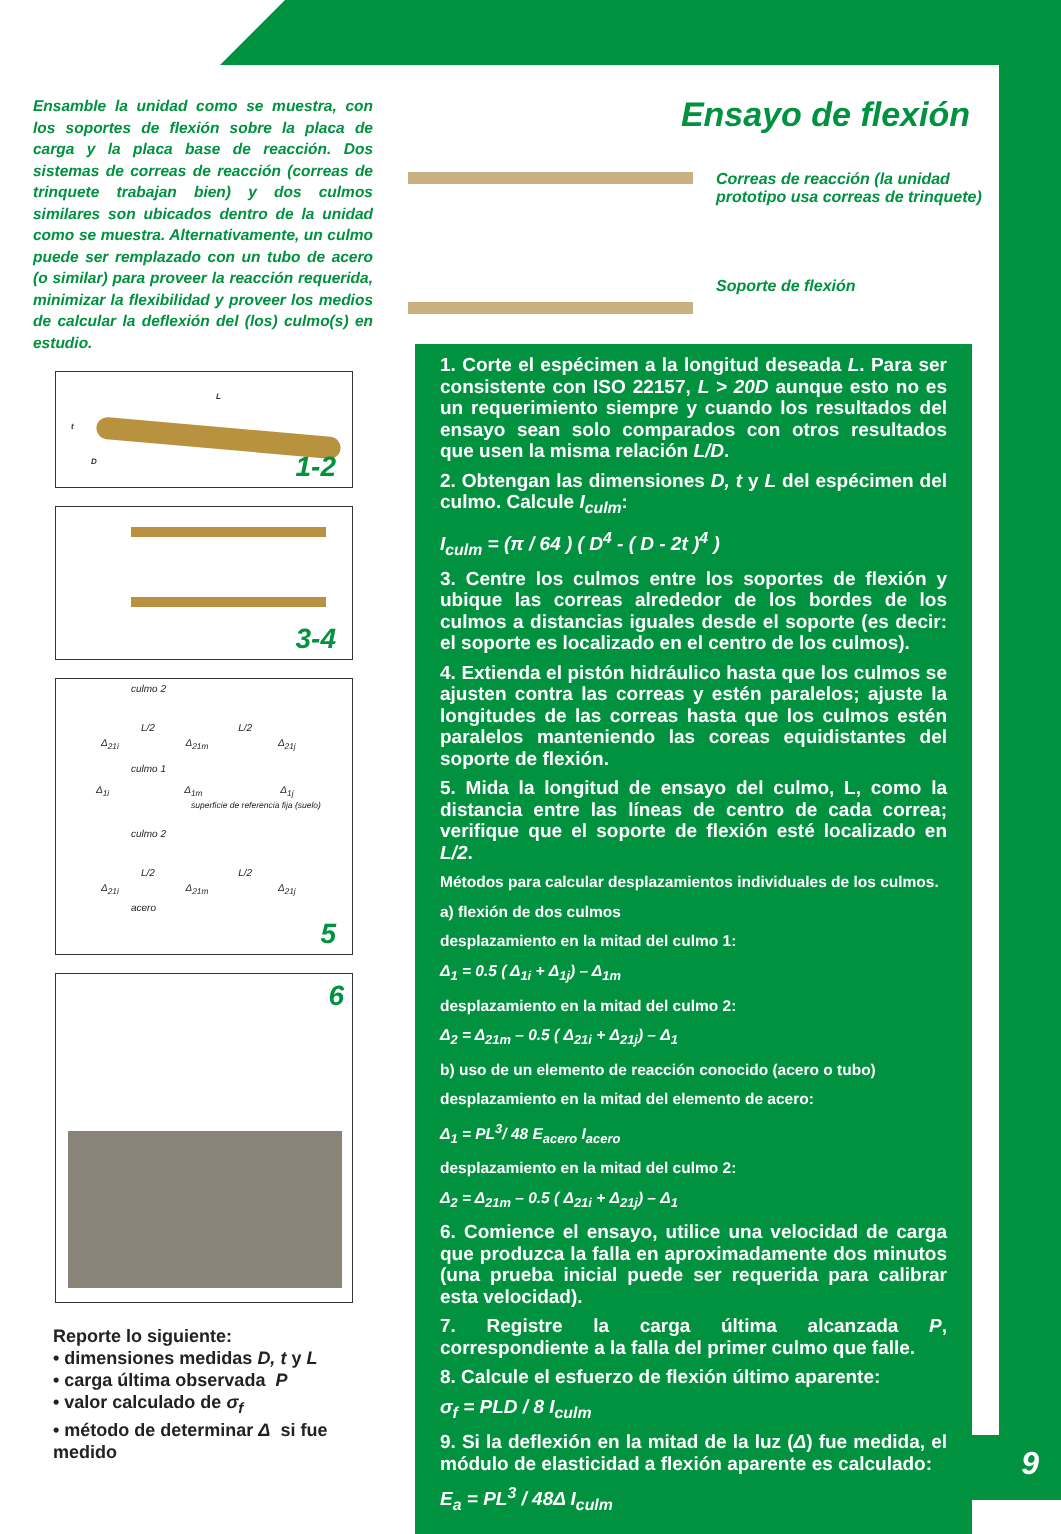Ensamble la unidad como se muestra, con los soportes de flexión sobre la placa de carga y la placa base de reacción. Dos sistemas de correas de reacción (correas de trinquete trabajan bien) y dos culmos similares son ubicados dentro de la unidad como se muestra. Alternativamente, un culmo puede ser remplazado con un tubo de acero (o similar) para proveer la reacción requerida, minimizar la flexibilidad y proveer los medios de calcular la deflexión del (los) culmo(s) en estudio.
L
t
D 1-2
3-4
culmo 2
L/2 L/2
Δ<sub>21i</sub> Δ<sub>21m</sub> Δ<sub>21j</sub>
culmo 1
Δ<sub>1i</sub> Δ<sub>1m</sub> Δ<sub>1j</sub>
superficie de referencia fija (suelo)
culmo 2
L/2 L/2
Δ<sub>21i</sub> Δ<sub>21m</sub> Δ<sub>21j</sub>
acero
5
6
Reporte lo siguiente:
• dimensiones medidas D, t y L
• carga última observada P
• valor calculado de σ<sub>f</sub>
• método de determinar Δ si fue medido
Ensayo de flexión
Correas de reacción (la unidad
prototipo usa correas de trinquete)
Soporte de flexión
1. Corte el espécimen a la longitud deseada L. Para ser consistente con ISO 22157, L > 20D aunque esto no es un requerimiento siempre y cuando los resultados del ensayo sean solo comparados con otros resultados que usen la misma relación L/D.
2. Obtengan las dimensiones D, t y L del espécimen del culmo. Calcule I<sub>culm</sub>:
I<sub>culm</sub> = (π / 64 ) ( D<sup>4</sup> - ( D - 2t )<sup>4</sup> )
3. Centre los culmos entre los soportes de flexión y ubique las correas alrededor de los bordes de los culmos a distancias iguales desde el soporte (es decir: el soporte es localizado en el centro de los culmos).
4. Extienda el pistón hidráulico hasta que los culmos se ajusten contra las correas y estén paralelos; ajuste la longitudes de las correas hasta que los culmos estén paralelos manteniendo las coreas equidistantes del soporte de flexión.
5. Mida la longitud de ensayo del culmo, L, como la distancia entre las líneas de centro de cada correa; verifique que el soporte de flexión esté localizado en L/2.
Métodos para calcular desplazamientos individuales de los culmos.
a) flexión de dos culmos
desplazamiento en la mitad del culmo 1:
Δ<sub>1</sub> = 0.5 ( Δ<sub>1i</sub> + Δ<sub>1j</sub>) – Δ<sub>1m</sub>
desplazamiento en la mitad del culmo 2:
Δ<sub>2</sub> = Δ<sub>21m</sub> – 0.5 ( Δ<sub>21i</sub> + Δ<sub>21j</sub>) – Δ<sub>1</sub>
b) uso de un elemento de reacción conocido (acero o tubo)
desplazamiento en la mitad del elemento de acero:
Δ<sub>1</sub> = PL<sup>3</sup>/ 48 E<sub>acero</sub> I<sub>acero</sub>
desplazamiento en la mitad del culmo 2:
Δ<sub>2</sub> = Δ<sub>21m</sub> – 0.5 ( Δ<sub>21i</sub> + Δ<sub>21j</sub>) – Δ<sub>1</sub>
6. Comience el ensayo, utilice una velocidad de carga que produzca la falla en aproximadamente dos minutos (una prueba inicial puede ser requerida para calibrar esta velocidad).
7. Registre la carga última alcanzada P, correspondiente a la falla del primer culmo que falle.
8. Calcule el esfuerzo de flexión último aparente:
σ<sub>f</sub> = PLD / 8 I<sub>culm</sub>
9. Si la deflexión en la mitad de la luz (Δ) fue medida, el módulo de elasticidad a flexión aparente es calculado:
E<sub>a</sub> = PL<sup>3</sup> / 48Δ I<sub>culm</sub>
9